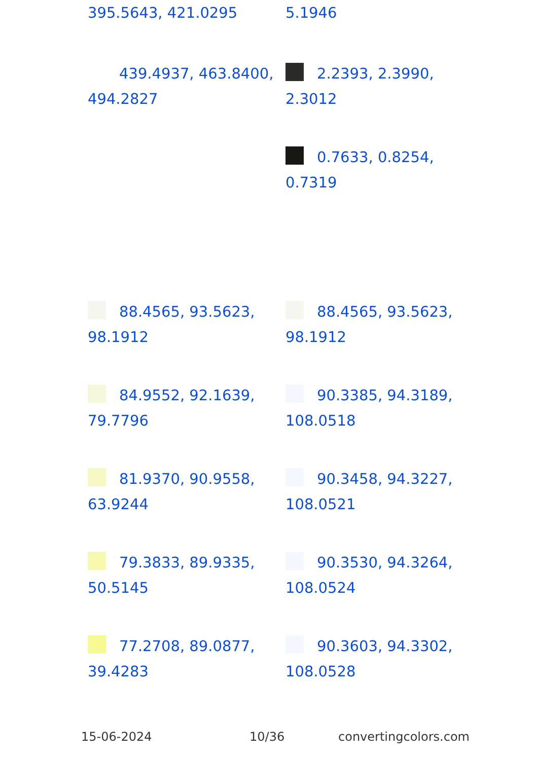395.5643, 421.0295 5.1946
439.4937, 463.8400, 494.2827
2.2393, 2.3990, 2.3012
0.7633, 0.8254, 0.7319
88.4565, 93.5623, 98.1912
88.4565, 93.5623, 98.1912
84.9552, 92.1639, 79.7796
90.3385, 94.3189, 108.0518
81.9370, 90.9558, 63.9244
90.3458, 94.3227, 108.0521
79.3833, 89.9335, 50.5145
90.3530, 94.3264, 108.0524
77.2708, 89.0877, 39.4283
90.3603, 94.3302, 108.0528
15-06-2024 10/36 convertingcolors.com